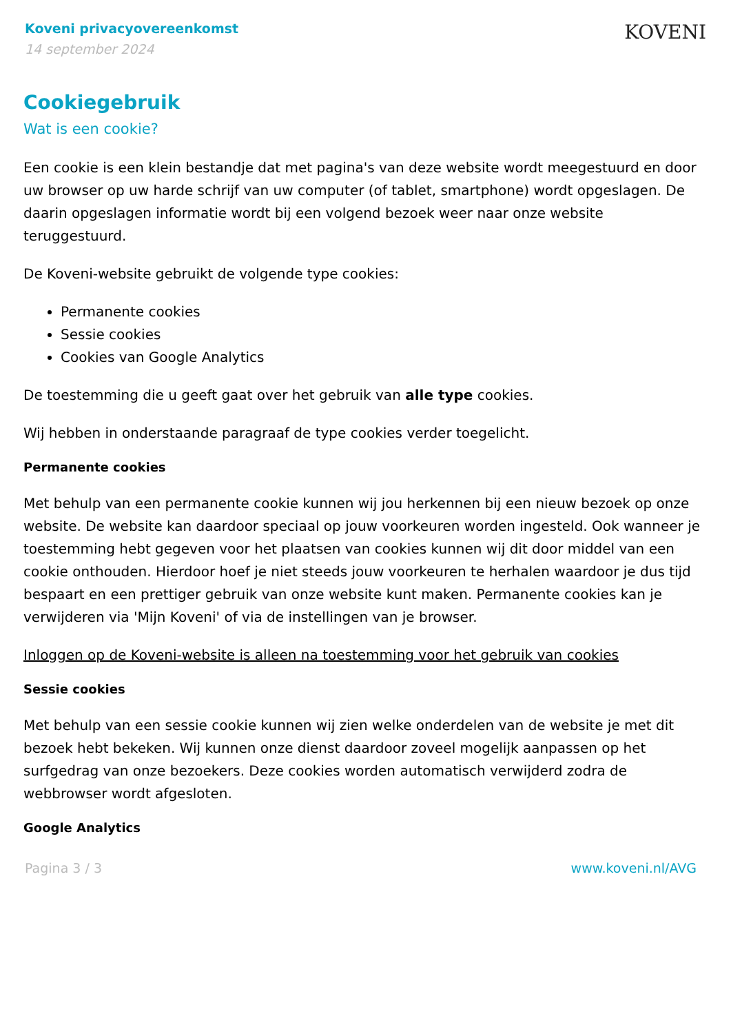Koveni privacyovereenkomst
14 september 2024
KOVENI
Cookiegebruik
Wat is een cookie?
Een cookie is een klein bestandje dat met pagina's van deze website wordt meegestuurd en door uw browser op uw harde schrijf van uw computer (of tablet, smartphone) wordt opgeslagen. De daarin opgeslagen informatie wordt bij een volgend bezoek weer naar onze website teruggestuurd.
De Koveni-website gebruikt de volgende type cookies:
Permanente cookies
Sessie cookies
Cookies van Google Analytics
De toestemming die u geeft gaat over het gebruik van alle type cookies.
Wij hebben in onderstaande paragraaf de type cookies verder toegelicht.
Permanente cookies
Met behulp van een permanente cookie kunnen wij jou herkennen bij een nieuw bezoek op onze website. De website kan daardoor speciaal op jouw voorkeuren worden ingesteld. Ook wanneer je toestemming hebt gegeven voor het plaatsen van cookies kunnen wij dit door middel van een cookie onthouden. Hierdoor hoef je niet steeds jouw voorkeuren te herhalen waardoor je dus tijd bespaart en een prettiger gebruik van onze website kunt maken. Permanente cookies kan je verwijderen via 'Mijn Koveni' of via de instellingen van je browser.
Inloggen op de Koveni-website is alleen na toestemming voor het gebruik van cookies
Sessie cookies
Met behulp van een sessie cookie kunnen wij zien welke onderdelen van de website je met dit bezoek hebt bekeken. Wij kunnen onze dienst daardoor zoveel mogelijk aanpassen op het surfgedrag van onze bezoekers. Deze cookies worden automatisch verwijderd zodra de webbrowser wordt afgesloten.
Google Analytics
Pagina 3 / 3 www.koveni.nl/AVG